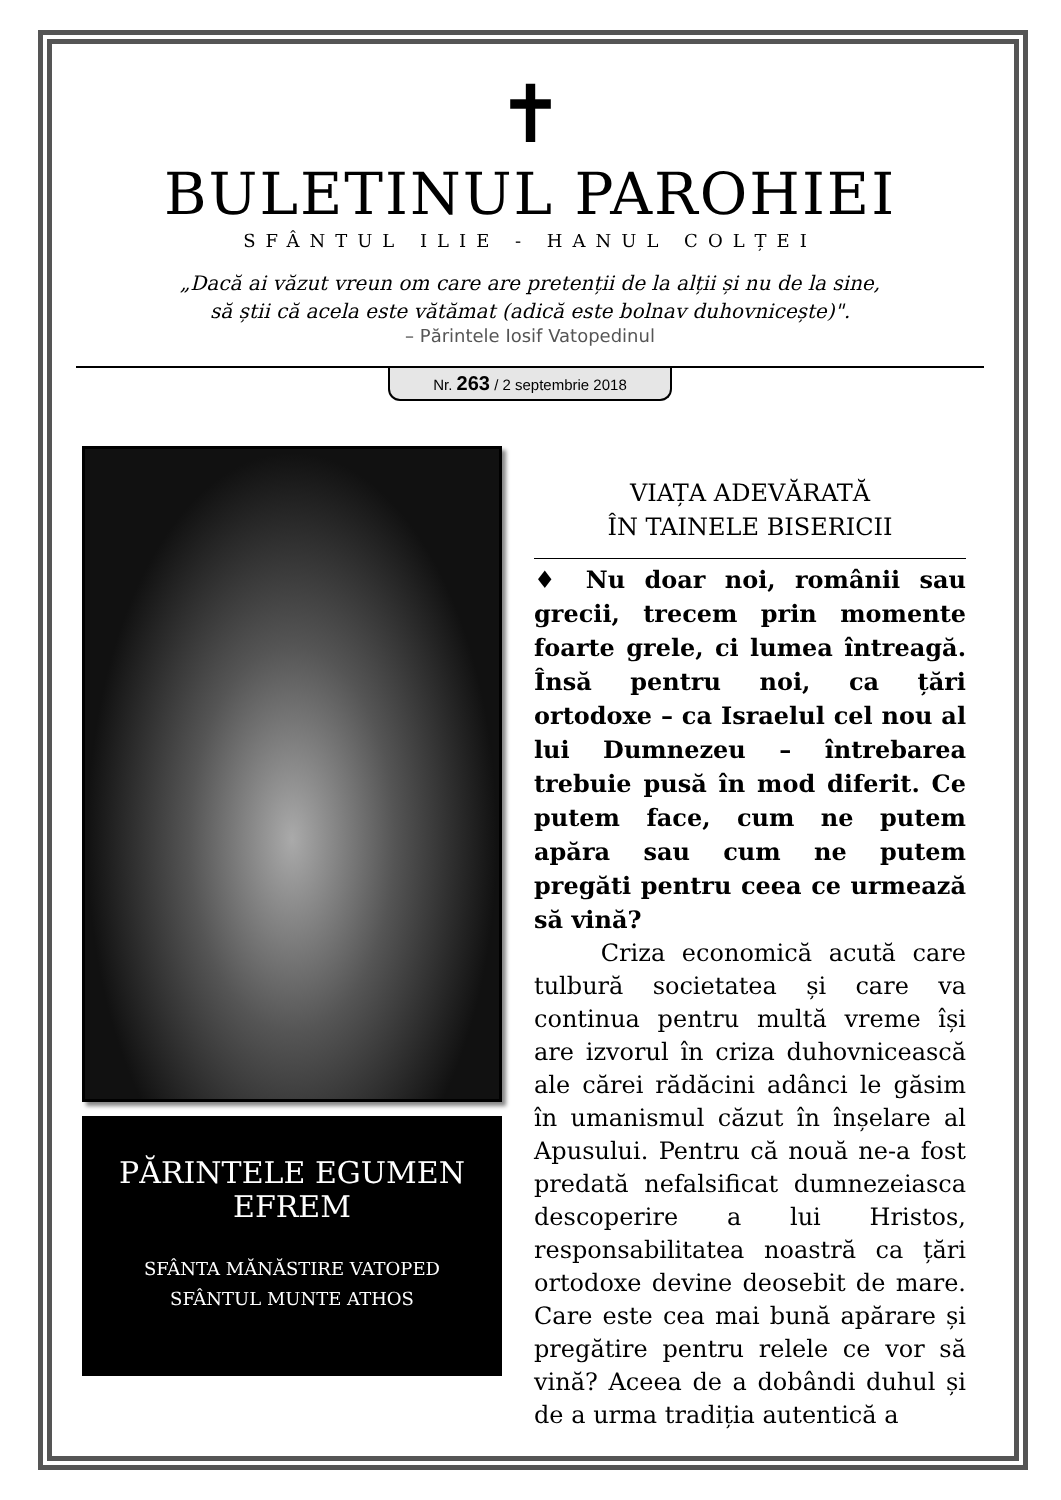✝
BULETINUL PAROHIEI
SFÂNTUL ILIE - HANUL COLȚEI
„Dacă ai văzut vreun om care are pretenții de la alții și nu de la sine,
să știi că acela este vătămat (adică este bolnav duhovnicește)".
– Părintele Iosif Vatopedinul
Nr. 263 / 2 septembrie 2018
PĂRINTELE EGUMEN
EFREM
SFÂNTA MĂNĂSTIRE VATOPED
SFÂNTUL MUNTE ATHOS
VIAȚA ADEVĂRATĂ
ÎN TAINELE BISERICII
♦ Nu doar noi, românii sau grecii, trecem prin momente foarte grele, ci lumea întreagă. Însă pentru noi, ca țări ortodoxe – ca Israelul cel nou al lui Dumnezeu – întrebarea trebuie pusă în mod diferit. Ce putem face, cum ne putem apăra sau cum ne putem pregăti pentru ceea ce urmează să vină?
Criza economică acută care tulbură societatea și care va continua pentru multă vreme își are izvorul în criza duhovnicească ale cărei rădăcini adânci le găsim în umanismul căzut în înșelare al Apusului. Pentru că nouă ne-a fost predată nefalsificat dumnezeiasca descoperire a lui Hristos, responsabilitatea noastră ca țări ortodoxe devine deosebit de mare. Care este cea mai bună apărare și pregătire pentru relele ce vor să vină? Aceea de a dobândi duhul și de a urma tradiția autentică a